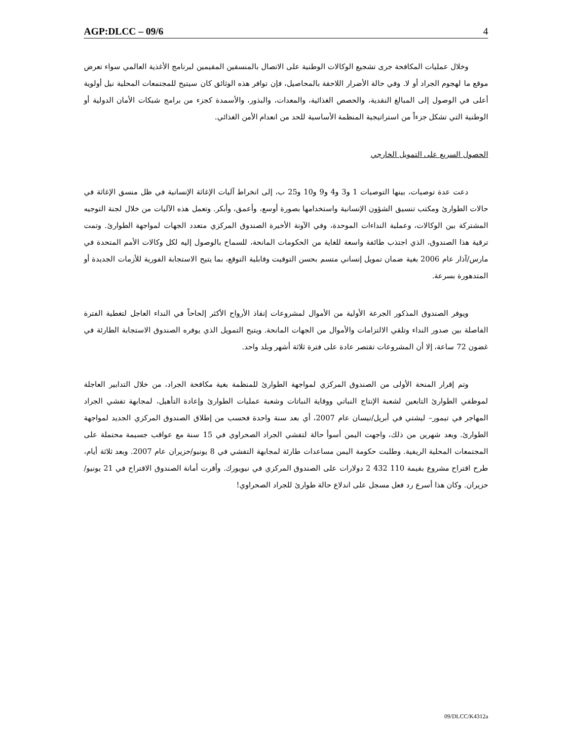AGP:DLCC – 09/6 4
وخلال عمليات المكافحة جرى تشجيع الوكالات الوطنية على الاتصال بالمنسقين المقيمين لبرنامج الأغذية العالمي سواء تعرض موقع ما لهجوم الجراد أو لا. وفي حالة الأضرار اللاحقة بالمحاصيل، فإن توافر هذه الوثائق كان سيتيح للمجتمعات المحلية نيل أولوية أعلى في الوصول إلى المبالغ النقدية، والحصص الغذائية، والمعدات، والبذور، والأسمدة كجزء من برامج شبكات الأمان الدولية أو الوطنية التي تشكل جزءاً من استراتيجية المنظمة الأساسية للحد من انعدام الأمن الغذائي.
الحصول السريع على التمويل الخارجي
دعت عدة توصيات، بينها التوصيات 1 و3 و4 و9 و10 و25 ب، إلى انخراط آليات الإغاثة الإنسانية في ظل منسق الإغاثة في حالات الطوارئ ومكتب تنسيق الشؤون الإنسانية واستخدامها بصورة أوسع، وأعمق، وأبكر. وتعمل هذه الآليات من خلال لجنة التوجيه المشتركة بين الوكالات، وعملية النداءات الموحدة، وفي الآونة الأخيرة الصندوق المركزي متعدد الجهات لمواجهة الطوارئ. وتمت ترقية هذا الصندوق، الذي اجتذب طائفة واسعة للغاية من الحكومات المانحة، للسماح بالوصول إليه لكل وكالات الأمم المتحدة في مارس/آذار عام 2006 بغية ضمان تمويل إنساني متسم بحسن التوقيت وقابلية التوقع، بما يتيح الاستجابة الفورية للأزمات الجديدة أو المتدهورة بسرعة.
ويوفر الصندوق المذكور الجرعة الأولية من الأموال لمشروعات إنقاذ الأرواح الأكثر إلحاحاً في النداء العاجل لتغطية الفترة الفاصلة بين صدور النداء وتلقي الالتزامات والأموال من الجهات المانحة. ويتيح التمويل الذي يوفره الصندوق الاستجابة الطارئة في غضون 72 ساعة، إلا أن المشروعات تقتصر عادة على فترة ثلاثة أشهر وبلد واحد.
وتم إقرار المنحة الأولى من الصندوق المركزي لمواجهة الطوارئ للمنظمة بغية مكافحة الجراد، من خلال التدابير العاجلة لموظفي الطوارئ التابعين لشعبة الإنتاج النباتي ووقاية النباتات وشعبة عمليات الطوارئ وإعادة التأهيل، لمجابهة تفشي الجراد المهاجر في تيمور– ليشتي في أبريل/نيسان عام 2007، أي بعد سنة واحدة فحسب من إطلاق الصندوق المركزي الجديد لمواجهة الطوارئ. وبعد شهرين من ذلك، واجهت اليمن أسوأ حالة لتفشي الجراد الصحراوي في 15 سنة مع عواقب جسيمة محتملة على المجتمعات المحلية الريفية. وطلبت حكومة اليمن مساعدات طارئة لمجابهة التفشي في 8 يونيو/حزيران عام 2007. وبعد ثلاثة أيام، طرح اقتراح مشروع بقيمة 110 432 2 دولارات على الصندوق المركزي في نيويورك. وأقرت أمانة الصندوق الاقتراح في 21 يونيو/حزيران. وكان هذا أسرع رد فعل مسجل على اندلاع حالة طوارئ للجراد الصحراوي!
09/DLCC/K4312a